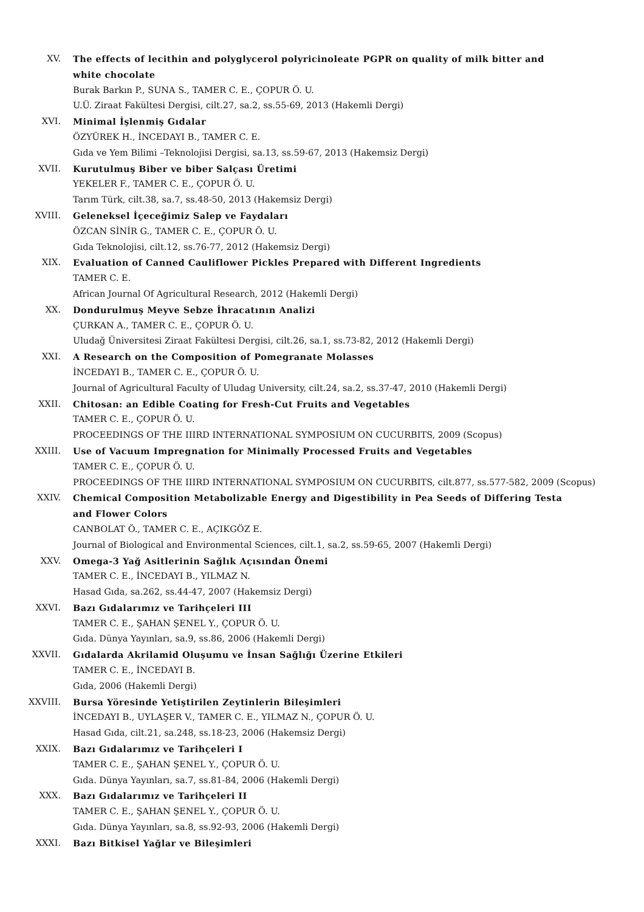XV. The effects of lecithin and polyglycerol polyricinoleate PGPR on quality of milk bitter and white chocolate
Burak Barkın P., SUNA S., TAMER C. E., ÇOPUR Ö. U.
U.Ü. Ziraat Fakültesi Dergisi, cilt.27, sa.2, ss.55-69, 2013 (Hakemli Dergi)
XVI. Minimal İşlenmiş Gıdalar
ÖZYÜREK H., İNCEDAYI B., TAMER C. E.
Gıda ve Yem Bilimi –Teknolojisi Dergisi, sa.13, ss.59-67, 2013 (Hakemsiz Dergi)
XVII. Kurutulmuş Biber ve biber Salçası Üretimi
YEKELER F., TAMER C. E., ÇOPUR Ö. U.
Tarım Türk, cilt.38, sa.7, ss.48-50, 2013 (Hakemsiz Dergi)
XVIII. Geleneksel İçeceğimiz Salep ve Faydaları
ÖZCAN SİNİR G., TAMER C. E., ÇOPUR Ö. U.
Gıda Teknolojisi, cilt.12, ss.76-77, 2012 (Hakemsiz Dergi)
XIX. Evaluation of Canned Cauliflower Pickles Prepared with Different Ingredients
TAMER C. E.
African Journal Of Agricultural Research, 2012 (Hakemli Dergi)
XX. Dondurulmuş Meyve Sebze İhracatının Analizi
ÇURKAN A., TAMER C. E., ÇOPUR Ö. U.
Uludağ Üniversitesi Ziraat Fakültesi Dergisi, cilt.26, sa.1, ss.73-82, 2012 (Hakemli Dergi)
XXI. A Research on the Composition of Pomegranate Molasses
İNCEDAYI B., TAMER C. E., ÇOPUR Ö. U.
Journal of Agricultural Faculty of Uludag University, cilt.24, sa.2, ss.37-47, 2010 (Hakemli Dergi)
XXII. Chitosan: an Edible Coating for Fresh-Cut Fruits and Vegetables
TAMER C. E., ÇOPUR Ö. U.
PROCEEDINGS OF THE IIIRD INTERNATIONAL SYMPOSIUM ON CUCURBITS, 2009 (Scopus)
XXIII. Use of Vacuum Impregnation for Minimally Processed Fruits and Vegetables
TAMER C. E., ÇOPUR Ö. U.
PROCEEDINGS OF THE IIIRD INTERNATIONAL SYMPOSIUM ON CUCURBITS, cilt.877, ss.577-582, 2009 (Scopus)
XXIV. Chemical Composition Metabolizable Energy and Digestibility in Pea Seeds of Differing Testa and Flower Colors
CANBOLAT Ö., TAMER C. E., AÇIKGÖZ E.
Journal of Biological and Environmental Sciences, cilt.1, sa.2, ss.59-65, 2007 (Hakemli Dergi)
XXV. Omega-3 Yağ Asitlerinin Sağlık Açısından Önemi
TAMER C. E., İNCEDAYI B., YILMAZ N.
Hasad Gıda, sa.262, ss.44-47, 2007 (Hakemsiz Dergi)
XXVI. Bazı Gıdalarımız ve Tarihçeleri III
TAMER C. E., ŞAHAN ŞENEL Y., ÇOPUR Ö. U.
Gıda. Dünya Yayınları, sa.9, ss.86, 2006 (Hakemli Dergi)
XXVII. Gıdalarda Akrilamid Oluşumu ve İnsan Sağlığı Üzerine Etkileri
TAMER C. E., İNCEDAYI B.
Gıda, 2006 (Hakemli Dergi)
XXVIII. Bursa Yöresinde Yetiştirilen Zeytinlerin Bileşimleri
İNCEDAYI B., UYLAŞER V., TAMER C. E., YILMAZ N., ÇOPUR Ö. U.
Hasad Gıda, cilt.21, sa.248, ss.18-23, 2006 (Hakemsiz Dergi)
XXIX. Bazı Gıdalarımız ve Tarihçeleri I
TAMER C. E., ŞAHAN ŞENEL Y., ÇOPUR Ö. U.
Gıda. Dünya Yayınları, sa.7, ss.81-84, 2006 (Hakemli Dergi)
XXX. Bazı Gıdalarımız ve Tarihçeleri II
TAMER C. E., ŞAHAN ŞENEL Y., ÇOPUR Ö. U.
Gıda. Dünya Yayınları, sa.8, ss.92-93, 2006 (Hakemli Dergi)
XXXI. Bazı Bitkisel Yağlar ve Bileşimleri